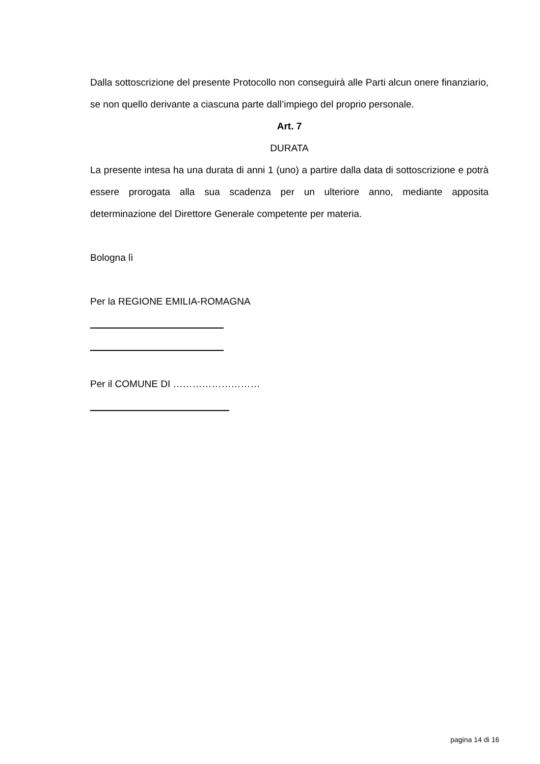Dalla sottoscrizione del presente Protocollo non conseguirà alle Parti alcun onere finanziario, se non quello derivante a ciascuna parte dall’impiego del proprio personale.
Art. 7
DURATA
La presente intesa ha una durata di anni 1 (uno) a partire dalla data di sottoscrizione e potrà essere prorogata alla sua scadenza per un ulteriore anno, mediante apposita determinazione del Direttore Generale competente per materia.
Bologna lì
Per la REGIONE EMILIA-ROMAGNA
Per il COMUNE DI ………………………
pagina 14 di 16